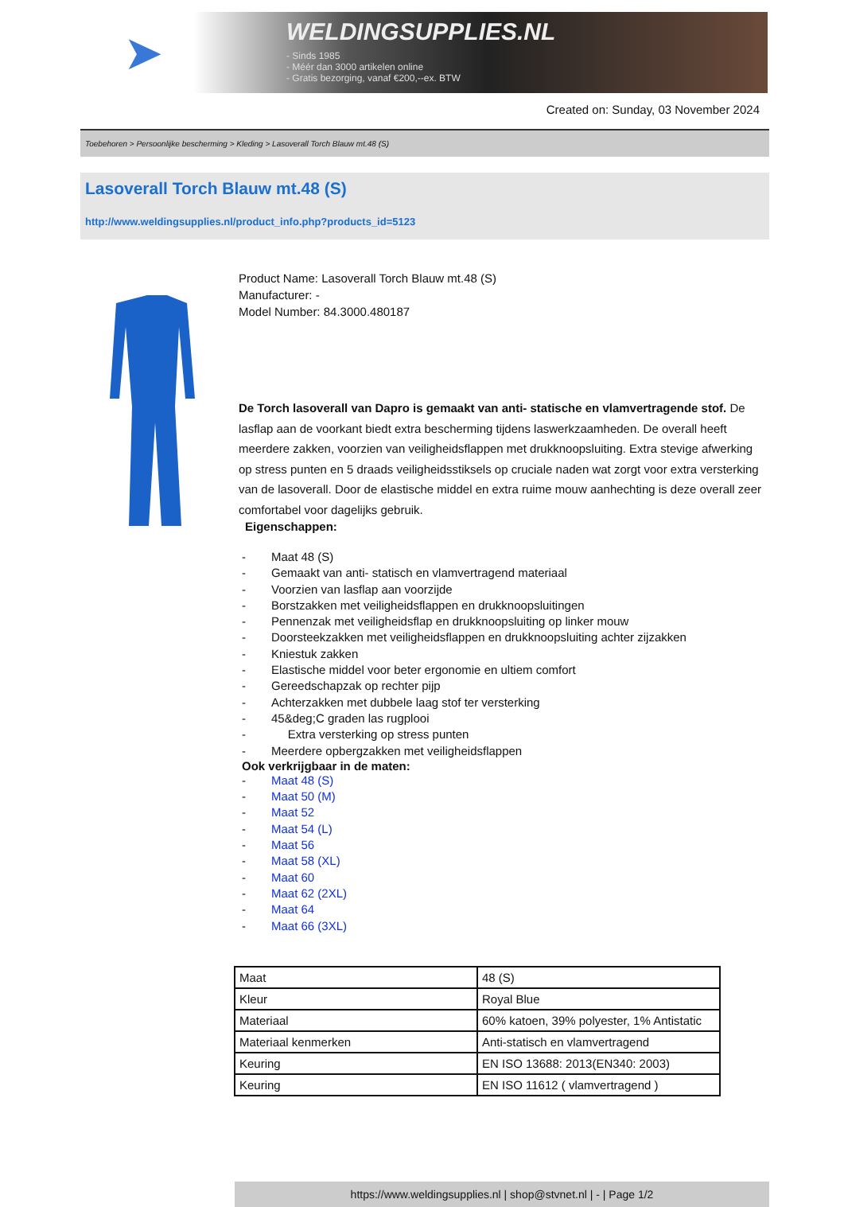➤
WELDINGSUPPLIES.NL
- Sinds 1985
- Méér dan 3000 artikelen online
- Gratis bezorging, vanaf €200,--ex. BTW
Created on: Sunday, 03 November 2024
Toebehoren > Persoonlijke bescherming > Kleding > Lasoverall Torch Blauw mt.48 (S)
Lasoverall Torch Blauw mt.48 (S)
http://www.weldingsupplies.nl/product_info.php?products_id=5123
Product Name: Lasoverall Torch Blauw mt.48 (S)
Manufacturer: -
Model Number: 84.3000.480187
De Torch lasoverall van Dapro is gemaakt van anti- statische en vlamvertragende stof. De lasflap aan de voorkant biedt extra bescherming tijdens laswerkzaamheden. De overall heeft meerdere zakken, voorzien van veiligheidsflappen met drukknoopsluiting. Extra stevige afwerking op stress punten en 5 draads veiligheidsstiksels op cruciale naden wat zorgt voor extra versterking van de lasoverall. Door de elastische middel en extra ruime mouw aanhechting is deze overall zeer comfortabel voor dagelijks gebruik.
Eigenschappen:
- Maat 48 (S)
- Gemaakt van anti- statisch en vlamvertragend materiaal
- Voorzien van lasflap aan voorzijde
- Borstzakken met veiligheidsflappen en drukknoopsluitingen
- Pennenzak met veiligheidsflap en drukknoopsluiting op linker mouw
- Doorsteekzakken met veiligheidsflappen en drukknoopsluiting achter zijzakken
- Kniestuk zakken
- Elastische middel voor beter ergonomie en ultiem comfort
- Gereedschapzak op rechter pijp
- Achterzakken met dubbele laag stof ter versterking
- 45&deg;C graden las rugplooi
- Extra versterking op stress punten
- Meerdere opbergzakken met veiligheidsflappen
Ook verkrijgbaar in de maten:
- Maat 48 (S)
- Maat 50 (M)
- Maat 52
- Maat 54 (L)
- Maat 56
- Maat 58 (XL)
- Maat 60
- Maat 62 (2XL)
- Maat 64
- Maat 66 (3XL)
| Maat | 48 (S) |
| Kleur | Royal Blue |
| Materiaal | 60% katoen, 39% polyester, 1% Antistatic |
| Materiaal kenmerken | Anti-statisch en vlamvertragend |
| Keuring | EN ISO 13688: 2013(EN340: 2003) |
| Keuring | EN ISO 11612 ( vlamvertragend ) |
https://www.weldingsupplies.nl | shop@stvnet.nl | - | Page 1/2